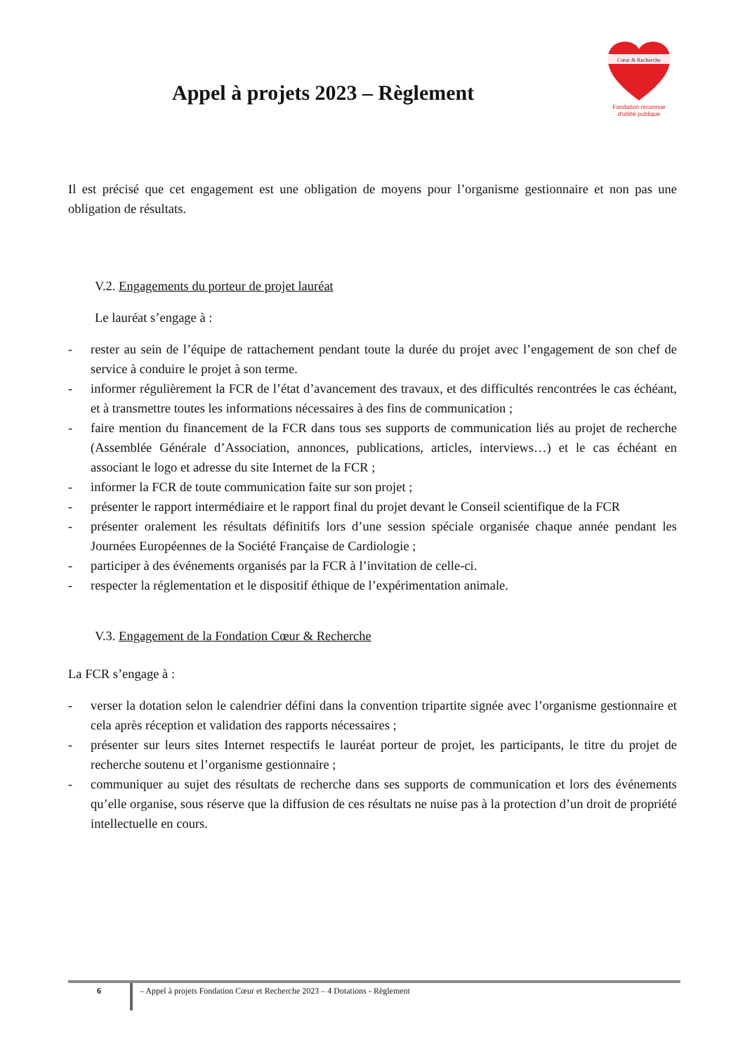Appel à projets 2023 – Règlement
Cœur & Recherche
Fondation reconnue
d'utilité publique
Il est précisé que cet engagement est une obligation de moyens pour l’organisme gestionnaire et non pas une obligation de résultats.
V.2. Engagements du porteur de projet lauréat
Le lauréat s’engage à :
- rester au sein de l’équipe de rattachement pendant toute la durée du projet avec l’engagement de son chef de service à conduire le projet à son terme.
- informer régulièrement la FCR de l’état d’avancement des travaux, et des difficultés rencontrées le cas échéant, et à transmettre toutes les informations nécessaires à des fins de communication ;
- faire mention du financement de la FCR dans tous ses supports de communication liés au projet de recherche (Assemblée Générale d’Association, annonces, publications, articles, interviews…) et le cas échéant en associant le logo et adresse du site Internet de la FCR ;
- informer la FCR de toute communication faite sur son projet ;
- présenter le rapport intermédiaire et le rapport final du projet devant le Conseil scientifique de la FCR
- présenter oralement les résultats définitifs lors d’une session spéciale organisée chaque année pendant les Journées Européennes de la Société Française de Cardiologie ;
- participer à des événements organisés par la FCR à l’invitation de celle-ci.
- respecter la réglementation et le dispositif éthique de l’expérimentation animale.
V.3. Engagement de la Fondation Cœur & Recherche
La FCR s’engage à :
- verser la dotation selon le calendrier défini dans la convention tripartite signée avec l’organisme gestionnaire et cela après réception et validation des rapports nécessaires ;
- présenter sur leurs sites Internet respectifs le lauréat porteur de projet, les participants, le titre du projet de recherche soutenu et l’organisme gestionnaire ;
- communiquer au sujet des résultats de recherche dans ses supports de communication et lors des événements qu’elle organise, sous réserve que la diffusion de ces résultats ne nuise pas à la protection d’un droit de propriété intellectuelle en cours.
6 – Appel à projets Fondation Cœur et Recherche 2023 – 4 Dotations - Règlement